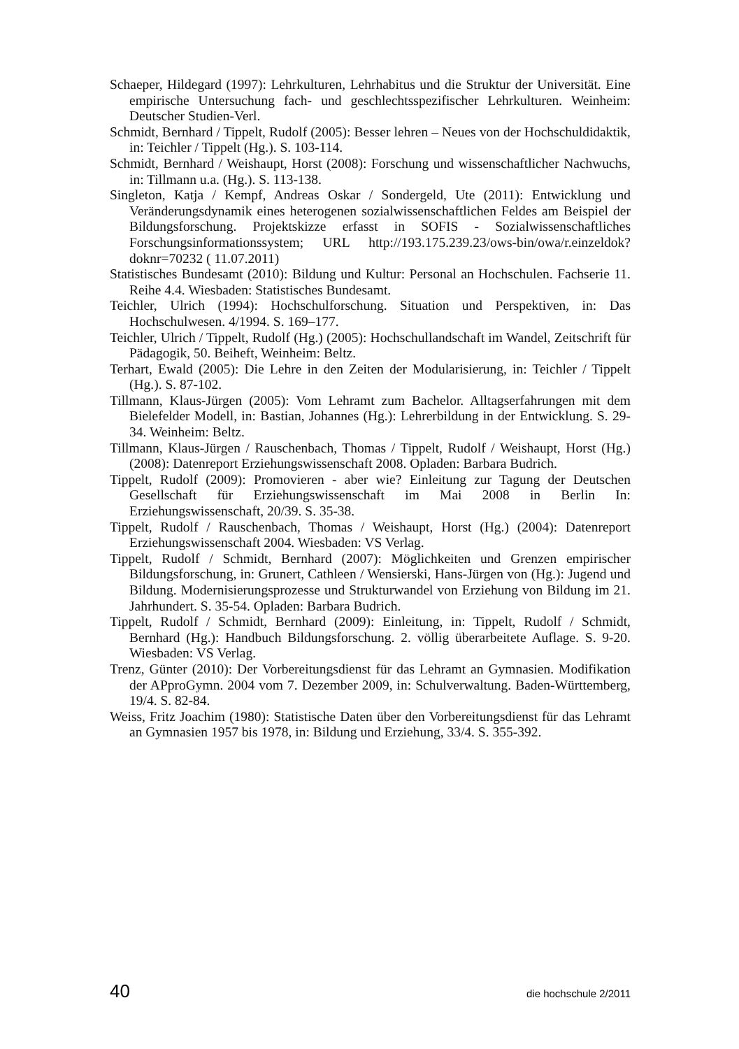Schaeper, Hildegard (1997): Lehrkulturen, Lehrhabitus und die Struktur der Universität. Eine empirische Untersuchung fach- und geschlechtsspezifischer Lehrkulturen. Weinheim: Deutscher Studien-Verl.
Schmidt, Bernhard / Tippelt, Rudolf (2005): Besser lehren – Neues von der Hochschuldidaktik, in: Teichler / Tippelt (Hg.). S. 103-114.
Schmidt, Bernhard / Weishaupt, Horst (2008): Forschung und wissenschaftlicher Nachwuchs, in: Tillmann u.a. (Hg.). S. 113-138.
Singleton, Katja / Kempf, Andreas Oskar / Sondergeld, Ute (2011): Entwicklung und Veränderungsdynamik eines heterogenen sozialwissenschaftlichen Feldes am Beispiel der Bildungsforschung. Projektskizze erfasst in SOFIS - Sozialwissenschaftliches Forschungsinformationssystem; URL http://193.175.239.23/ows-bin/owa/r.einzeldok?doknr=70232 ( 11.07.2011)
Statistisches Bundesamt (2010): Bildung und Kultur: Personal an Hochschulen. Fachserie 11. Reihe 4.4. Wiesbaden: Statistisches Bundesamt.
Teichler, Ulrich (1994): Hochschulforschung. Situation und Perspektiven, in: Das Hochschulwesen. 4/1994. S. 169–177.
Teichler, Ulrich / Tippelt, Rudolf (Hg.) (2005): Hochschullandschaft im Wandel, Zeitschrift für Pädagogik, 50. Beiheft, Weinheim: Beltz.
Terhart, Ewald (2005): Die Lehre in den Zeiten der Modularisierung, in: Teichler / Tippelt (Hg.). S. 87-102.
Tillmann, Klaus-Jürgen (2005): Vom Lehramt zum Bachelor. Alltagserfahrungen mit dem Bielefelder Modell, in: Bastian, Johannes (Hg.): Lehrerbildung in der Entwicklung. S. 29-34. Weinheim: Beltz.
Tillmann, Klaus-Jürgen / Rauschenbach, Thomas / Tippelt, Rudolf / Weishaupt, Horst (Hg.) (2008): Datenreport Erziehungswissenschaft 2008. Opladen: Barbara Budrich.
Tippelt, Rudolf (2009): Promovieren - aber wie? Einleitung zur Tagung der Deutschen Gesellschaft für Erziehungswissenschaft im Mai 2008 in Berlin In: Erziehungswissenschaft, 20/39. S. 35-38.
Tippelt, Rudolf / Rauschenbach, Thomas / Weishaupt, Horst (Hg.) (2004): Datenreport Erziehungswissenschaft 2004. Wiesbaden: VS Verlag.
Tippelt, Rudolf / Schmidt, Bernhard (2007): Möglichkeiten und Grenzen empirischer Bildungsforschung, in: Grunert, Cathleen / Wensierski, Hans-Jürgen von (Hg.): Jugend und Bildung. Modernisierungsprozesse und Strukturwandel von Erziehung von Bildung im 21. Jahrhundert. S. 35-54. Opladen: Barbara Budrich.
Tippelt, Rudolf / Schmidt, Bernhard (2009): Einleitung, in: Tippelt, Rudolf / Schmidt, Bernhard (Hg.): Handbuch Bildungsforschung. 2. völlig überarbeitete Auflage. S. 9-20. Wiesbaden: VS Verlag.
Trenz, Günter (2010): Der Vorbereitungsdienst für das Lehramt an Gymnasien. Modifikation der APproGymn. 2004 vom 7. Dezember 2009, in: Schulverwaltung. Baden-Württemberg, 19/4. S. 82-84.
Weiss, Fritz Joachim (1980): Statistische Daten über den Vorbereitungsdienst für das Lehramt an Gymnasien 1957 bis 1978, in: Bildung und Erziehung, 33/4. S. 355-392.
40 die hochschule 2/2011